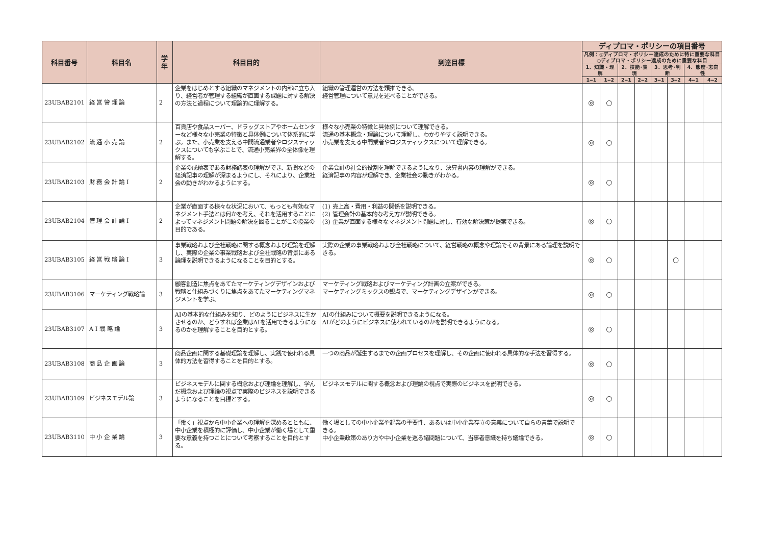| 科目番号 | 科目名 | 学年 | 科目目的 | 到達目標 | ディプロマ・ポリシーの項目番号 | | | | | | | |
| --- | --- | --- | --- | --- | --- | --- | --- | --- | --- | --- | --- | --- |
| | | | | | 凡例：◎ディプロマ・ポリシー達成のために特に重要な科目 ○ディプロマ・ポリシー達成のために重要な科目 | | | | | | | |
| | | | | | 1．知識・理解 | | 2．技能･表現 | | 3．思考･判断 | | 4．態度･志向性 | |
| | | | | | 1‒1 | 1‒2 | 2‒1 | 2‒2 | 3‒1 | 3‒2 | 4‒1 | 4‒2 |
| 23UBAB2101 | 経 営 管 理 論 | 2 | 企業をはじめとする組織のマネジメントの内部に立ち入り、経営者が管理する組織が直面する課題に対する解決の方法と過程について理論的に理解する。 | 組織の管理運営の方法を類推できる。 経営管理について意見を述べることができる。 | ◎ | ○ | | | | | | |
| 23UBAB2102 | 流 通 小 売 論 | 2 | 百貨店や食品スーパー、ドラッグストアやホームセンターなど様々な小売業の特徴と具体例について体系的に学ぶ。また、小売業を支える中間流通業者やロジスティックスについても学ぶことで、流通小売業界の全体像を理解する。 | 様々な小売業の特徴と具体例について理解できる。 流通の基本概念・理論について理解し、わかりやすく説明できる。 小売業を支える中間業者やロジスティックスについて理解できる。 | ◎ | ○ | | | | | | |
| 23UBAB2103 | 財 務 会 計 論 Ⅰ | 2 | 企業の成績表である財務諸表の理解ができ、新聞などの経済記事の理解が深まるようにし、それにより、企業社会の動きがわかるようにする。 | 企業会計の社会的役割を理解できるようになり、決算書内容の理解ができる。 経済記事の内容が理解でき、企業社会の動きがわかる。 | ◎ | ○ | | | | | | |
| 23UBAB2104 | 管 理 会 計 論 Ⅰ | 2 | 企業が直面する様々な状況において、もっとも有効なマネジメント手法とは何かを考え、それを活用することによってマネジメント問題の解決を図ることがこの授業の目的である。 | (1) 売上高・費用・利益の関係を説明できる。 (2) 管理会計の基本的な考え方が説明できる。 (3) 企業が直面する様々なマネジメント問題に対し、有効な解決策が提案できる。 | ◎ | ○ | | | | | | |
| 23UBAB3105 | 経 営 戦 略 論 Ⅰ | 3 | 事業戦略および全社戦略に関する概念および理論を理解し、実際の企業の事業戦略および全社戦略の背景にある論理を説明できるようになることを目的とする。 | 実際の企業の事業戦略および全社戦略について、経営戦略の概念や理論でその背景にある論理を説明できる。 | ◎ | ○ | | | | ○ | | |
| 23UBAB3106 | マーケティング戦略論 | 3 | 顧客創造に焦点をあてたマーケティングデザインおよび戦略と仕組みづくりに焦点をあてたマーケティングマネジメントを学ぶ。 | マーケティング戦略およびマーケティング計画の立案ができる。 マーケティングミックスの観点で、マーケティングデザインができる。 | ◎ | ○ | | | | | | |
| 23UBAB3107 | A Ⅰ 戦 略 論 | 3 | AIの基本的な仕組みを知り、どのようにビジネスに生かさせるのか、どうすれば企業はAIを活用できるようになるのかを理解することを目的とする。 | AIの仕組みについて概要を説明できるようになる。 AIがどのようにビジネスに使われているのかを説明できるようになる。 | ◎ | ○ | | | | | | |
| 23UBAB3108 | 商 品 企 画 論 | 3 | 商品企画に関する基礎理論を理解し、実践で使われる具体的方法を習得することを目的とする。 | 一つの商品が誕生するまでの企画プロセスを理解し、その企画に使われる具体的な手法を習得する。 | ◎ | ○ | | | | | | |
| 23UBAB3109 | ビジネスモデル論 | 3 | ビジネスモデルに関する概念および理論を理解し、学んだ概念および理論の視点で実際のビジネスを説明できるようになることを目標とする。 | ビジネスモデルに関する概念および理論の視点で実際のビジネスを説明できる。 | ◎ | ○ | | | | | | |
| 23UBAB3110 | 中 小 企 業 論 | 3 | 「働く」視点から中小企業への理解を深めるとともに、中小企業を積極的に評価し、中小企業が働く場として重要な意義を持つことについて考察することを目的とする。 | 働く場としての中小企業や起業の重要性、あるいは中小企業存立の意義について自らの言葉で説明できる。 中小企業政策のあり方や中小企業を巡る諸問題について、当事者意識を持ち議論できる。 | ◎ | ○ | | | | | | |